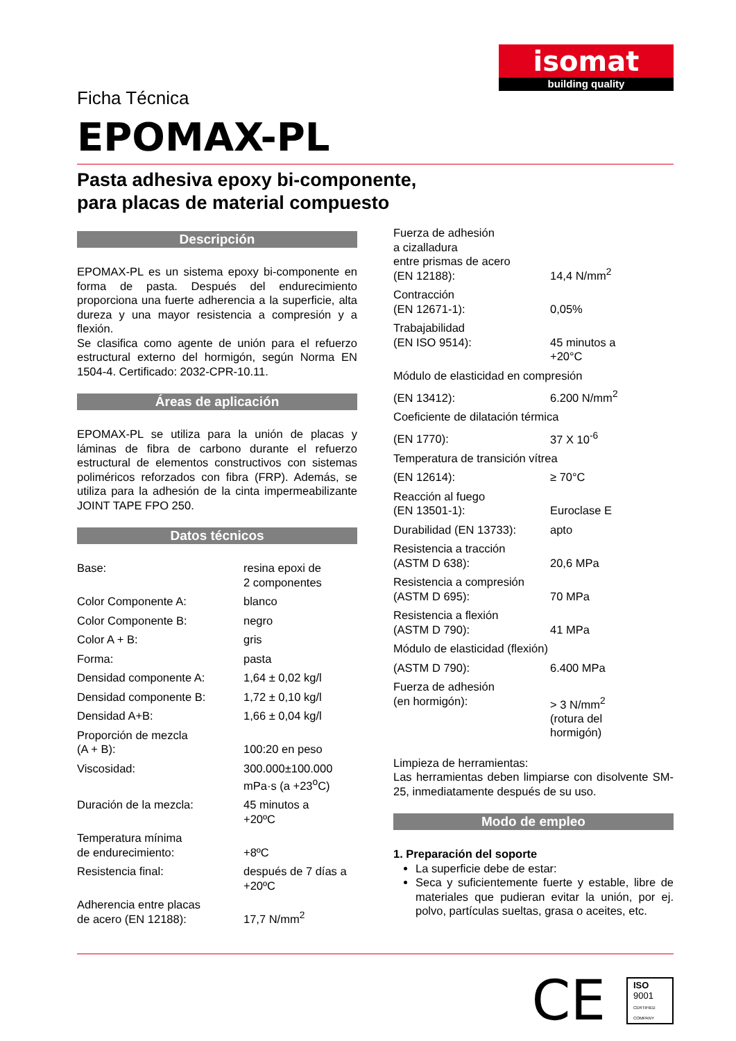isomat
building quality
Ficha Técnica
EPOMAX-PL
Pasta adhesiva epoxy bi-componente,
para placas de material compuesto
Descripción
EPOMAX-PL es un sistema epoxy bi-componente en forma de pasta. Después del endurecimiento proporciona una fuerte adherencia a la superficie, alta dureza y una mayor resistencia a compresión y a flexión.
Se clasifica como agente de unión para el refuerzo estructural externo del hormigón, según Norma EN 1504-4. Certificado: 2032-CPR-10.11.
Áreas de aplicación
EPOMAX-PL se utiliza para la unión de placas y láminas de fibra de carbono durante el refuerzo estructural de elementos constructivos con sistemas poliméricos reforzados con fibra (FRP). Además, se utiliza para la adhesión de la cinta impermeabilizante JOINT TAPE FPO 250.
Datos técnicos
| Base: | resina epoxi de 2 componentes |
| Color Componente A: | blanco |
| Color Componente B: | negro |
| Color A + B: | gris |
| Forma: | pasta |
| Densidad componente A: | 1,64 ± 0,02 kg/l |
| Densidad componente B: | 1,72 ± 0,10 kg/l |
| Densidad A+B: | 1,66 ± 0,04 kg/l |
| Proporción de mezcla (A + B): | 100:20 en peso |
| Viscosidad: | 300.000±100.000 mPa·s (a +23<sup>o</sup>C) |
| Duración de la mezcla: | 45 minutos a +20ºC |
| Temperatura mínima de endurecimiento: | +8ºC |
| Resistencia final: | después de 7 días a +20ºC |
| Adherencia entre placas de acero (EN 12188): | 17,7 N/mm<sup>2</sup> |
| Fuerza de adhesión a cizalladura entre prismas de acero (EN 12188): | 14,4 N/mm<sup>2</sup> |
| Contracción (EN 12671-1): | 0,05% |
| Trabajabilidad (EN ISO 9514): | 45 minutos a +20°C |
| Módulo de elasticidad en compresión | |
| (EN 13412): | 6.200 N/mm<sup>2</sup> |
| Coeficiente de dilatación térmica | |
| (EN 1770): | 37 X 10<sup>-6</sup> |
| Temperatura de transición vítrea | |
| (EN 12614): | ≥ 70°C |
| Reacción al fuego (EN 13501-1): | Euroclase E |
| Durabilidad (EN 13733): | apto |
| Resistencia a tracción (ASTM D 638): | 20,6 MPa |
| Resistencia a compresión (ASTM D 695): | 70 MPa |
| Resistencia a flexión (ASTM D 790): | 41 MPa |
| Módulo de elasticidad (flexión) | |
| (ASTM D 790): | 6.400 MPa |
| Fuerza de adhesión (en hormigón): | > 3 N/mm<sup>2</sup> (rotura del hormigón) |
Limpieza de herramientas:
Las herramientas deben limpiarse con disolvente SM-25, inmediatamente después de su uso.
Modo de empleo
1. Preparación del soporte
La superficie debe de estar:
Seca y suficientemente fuerte y estable, libre de materiales que pudieran evitar la unión, por ej. polvo, partículas sueltas, grasa o aceites, etc.
CE
ISO
9001
CERTIFIED COMPANY